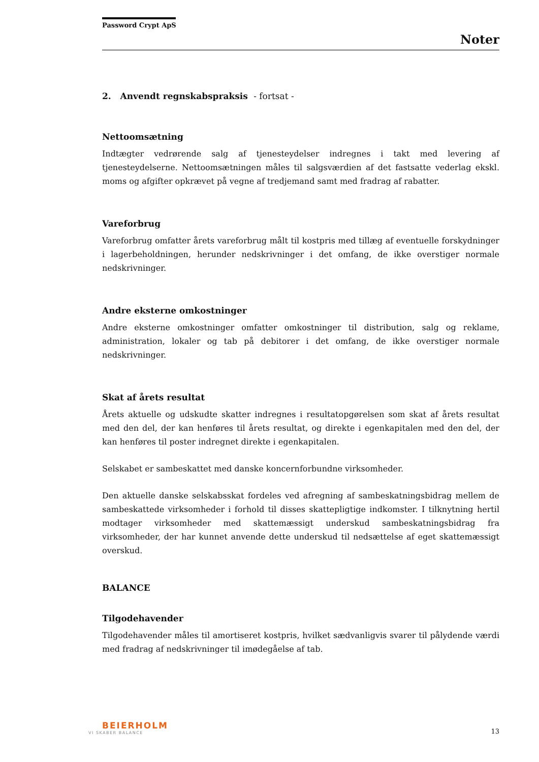Password Crypt ApS
Noter
2. Anvendt regnskabspraksis - fortsat -
Nettoomsætning
Indtægter vedrørende salg af tjenesteydelser indregnes i takt med levering af tjenesteydelserne. Nettoomsætningen måles til salgsværdien af det fastsatte vederlag ekskl. moms og afgifter opkrævet på vegne af tredjemand samt med fradrag af rabatter.
Vareforbrug
Vareforbrug omfatter årets vareforbrug målt til kostpris med tillæg af eventuelle forskydninger i lagerbeholdningen, herunder nedskrivninger i det omfang, de ikke overstiger normale nedskrivninger.
Andre eksterne omkostninger
Andre eksterne omkostninger omfatter omkostninger til distribution, salg og reklame, administration, lokaler og tab på debitorer i det omfang, de ikke overstiger normale nedskrivninger.
Skat af årets resultat
Årets aktuelle og udskudte skatter indregnes i resultatopgørelsen som skat af årets resultat med den del, der kan henføres til årets resultat, og direkte i egenkapitalen med den del, der kan henføres til poster indregnet direkte i egenkapitalen.
Selskabet er sambeskattet med danske koncernforbundne virksomheder.
Den aktuelle danske selskabsskat fordeles ved afregning af sambeskatningsbidrag mellem de sambeskattede virksomheder i forhold til disses skattepligtige indkomster. I tilknytning hertil modtager virksomheder med skattemæssigt underskud sambeskatningsbidrag fra virksomheder, der har kunnet anvende dette underskud til nedsættelse af eget skattemæssigt overskud.
BALANCE
Tilgodehavender
Tilgodehavender måles til amortiseret kostpris, hvilket sædvanligvis svarer til pålydende værdi med fradrag af nedskrivninger til imødegåelse af tab.
BEIERHOLM
VI SKABER BALANCE
13